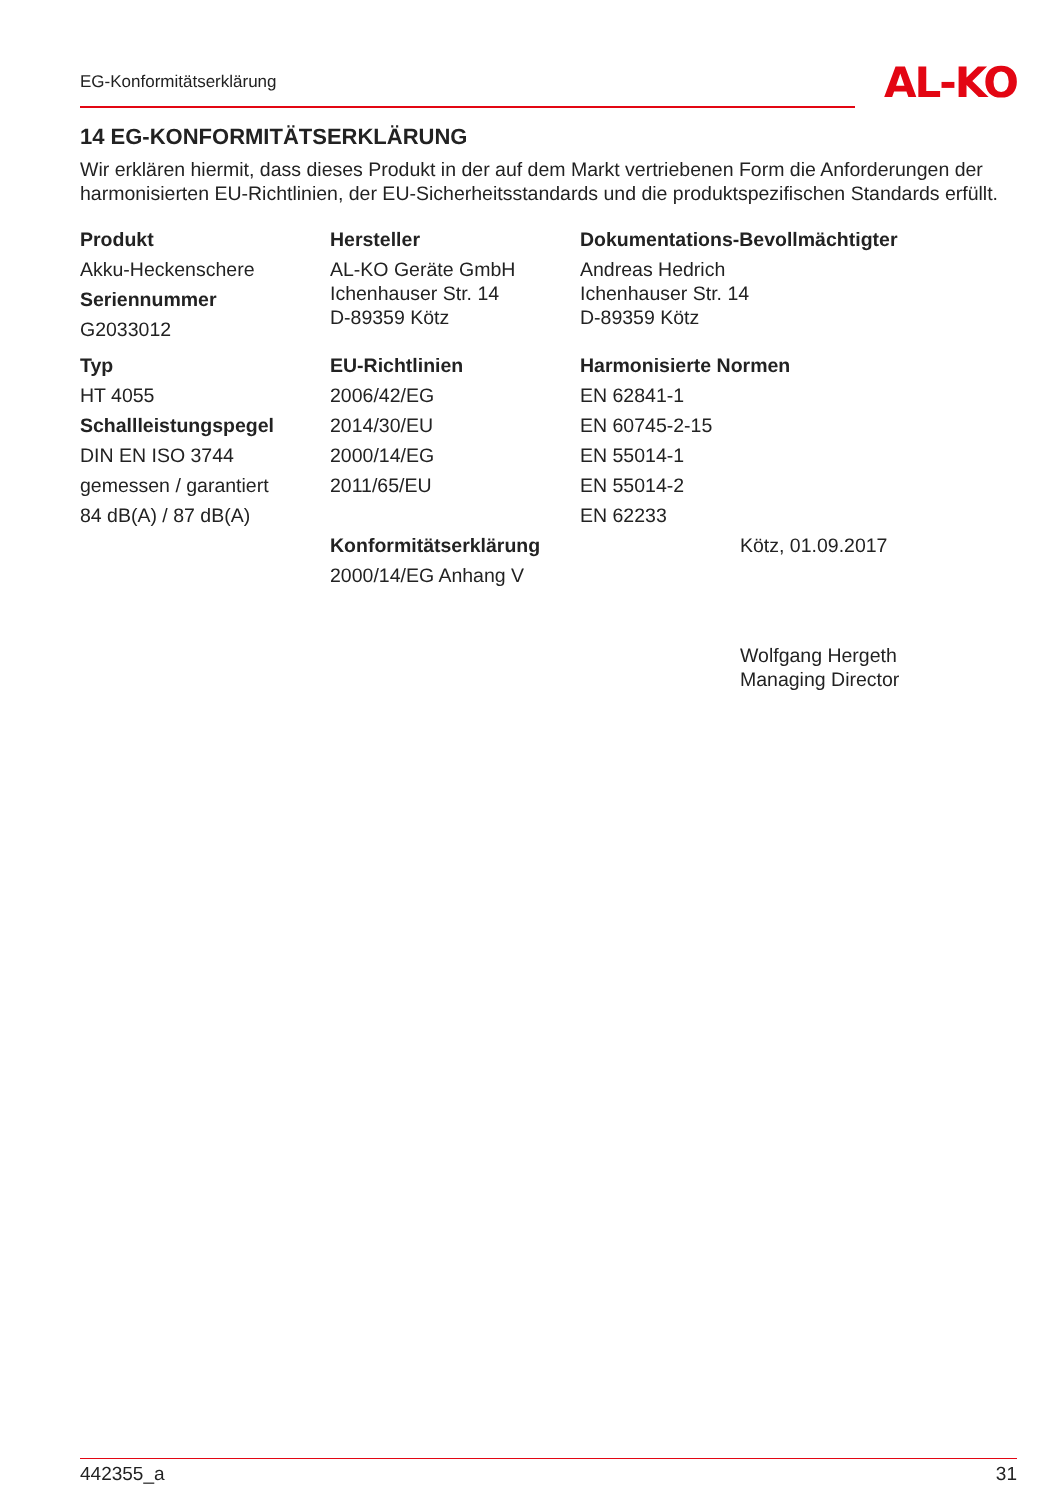EG-Konformitätserklärung AL-KO
14 EG-KONFORMITÄTSERKLÄRUNG
Wir erklären hiermit, dass dieses Produkt in der auf dem Markt vertriebenen Form die Anforderungen der harmonisierten EU-Richtlinien, der EU-Sicherheitsstandards und die produktspezifischen Standards erfüllt.
Produkt
Akku-Heckenschere
Seriennummer
G2033012
Hersteller
AL-KO Geräte GmbH
Ichenhauser Str. 14
D-89359 Kötz
Dokumentations-Bevollmächtigter
Andreas Hedrich
Ichenhauser Str. 14
D-89359 Kötz
Typ
HT 4055
Schallleistungspegel
DIN EN ISO 3744
gemessen / garantiert
84 dB(A) / 87 dB(A)
EU-Richtlinien
2006/42/EG
2014/30/EU
2000/14/EG
2011/65/EU
Konformitätserklärung
2000/14/EG Anhang V
Harmonisierte Normen
EN 62841-1
EN 60745-2-15
EN 55014-1
EN 55014-2
EN 62233
Kötz, 01.09.2017
Wolfgang Hergeth
Managing Director
442355_a 31